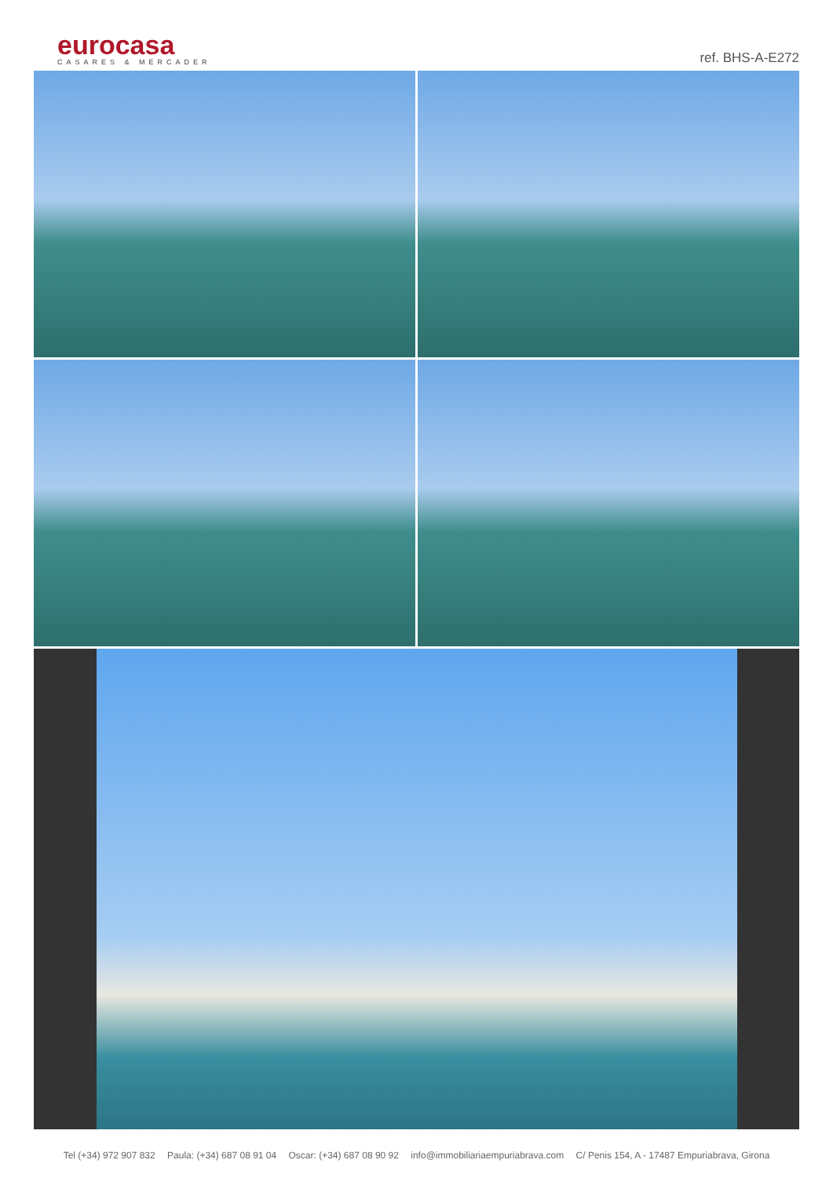eurocasa
CASARES & MERCADER
ref. BHS-A-E272
Tel (+34) 972 907 832 Paula: (+34) 687 08 91 04 Oscar: (+34) 687 08 90 92 info@immobiliariaempuriabrava.com C/ Penis 154, A - 17487 Empuriabrava, Girona